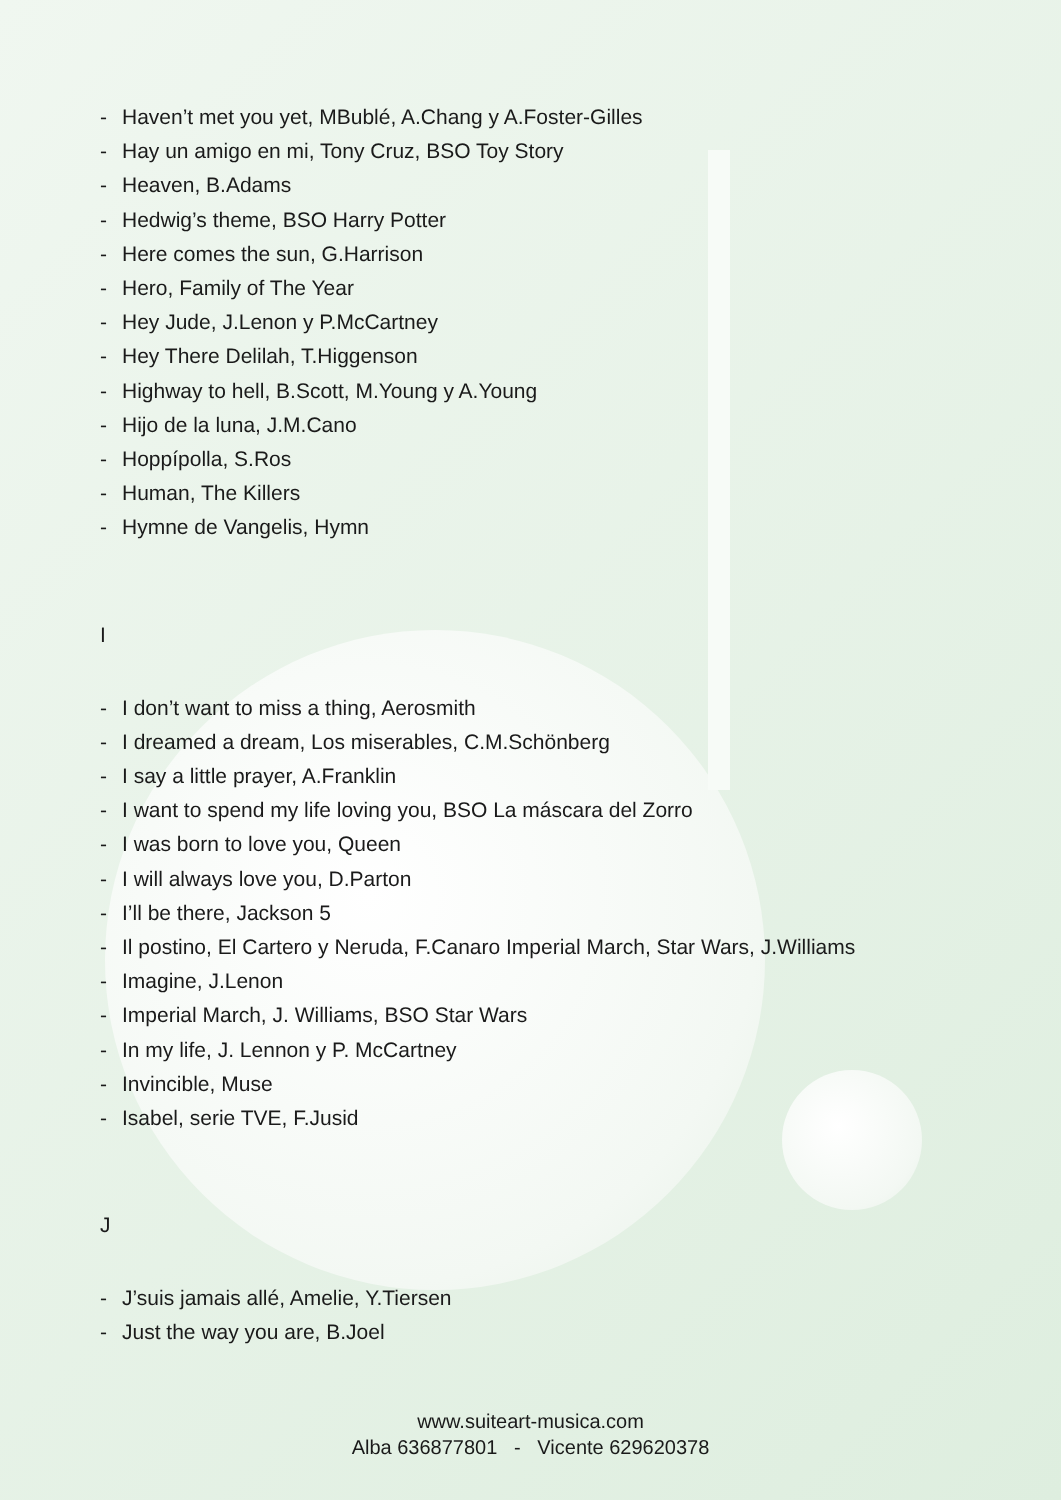- Haven’t met you yet, MBublé, A.Chang y A.Foster-Gilles
- Hay un amigo en mi, Tony Cruz, BSO Toy Story
- Heaven, B.Adams
- Hedwig’s theme, BSO Harry Potter
- Here comes the sun, G.Harrison
- Hero, Family of The Year
- Hey Jude, J.Lenon y P.McCartney
- Hey There Delilah, T.Higgenson
- Highway to hell, B.Scott, M.Young y A.Young
- Hijo de la luna, J.M.Cano
- Hoppípolla, S.Ros
- Human, The Killers
- Hymne de Vangelis, Hymn
I
- I don’t want to miss a thing, Aerosmith
- I dreamed a dream, Los miserables, C.M.Schönberg
- I say a little prayer, A.Franklin
- I want to spend my life loving you, BSO La máscara del Zorro
- I was born to love you, Queen
- I will always love you, D.Parton
- I’ll be there, Jackson 5
- Il postino, El Cartero y Neruda, F.Canaro Imperial March, Star Wars, J.Williams
- Imagine, J.Lenon
- Imperial March, J. Williams, BSO Star Wars
- In my life, J. Lennon y P. McCartney
- Invincible, Muse
- Isabel, serie TVE, F.Jusid
J
- J’suis jamais allé, Amelie, Y.Tiersen
- Just the way you are, B.Joel
www.suiteart-musica.com
Alba 636877801 - Vicente 629620378